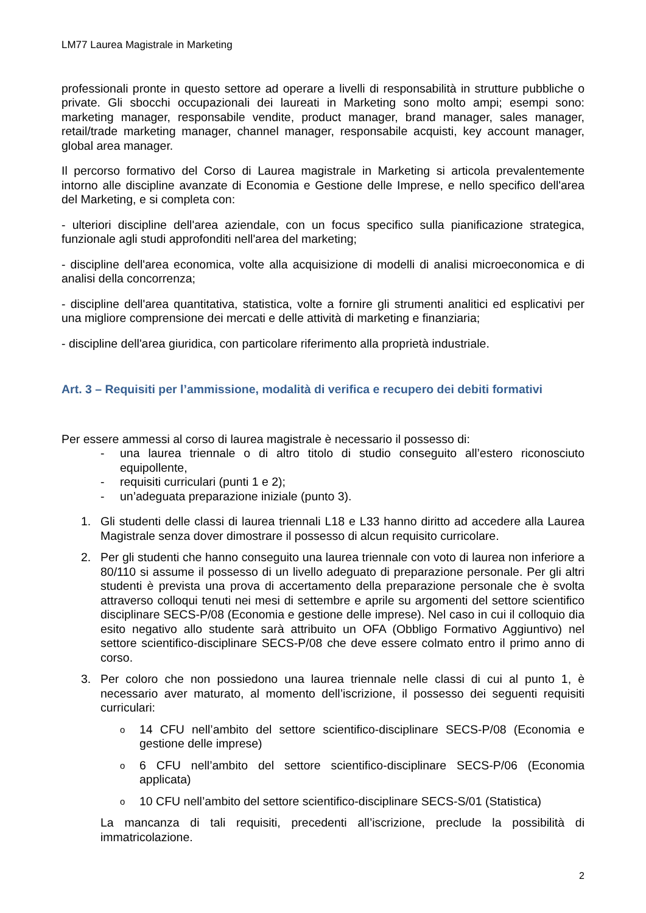LM77 Laurea Magistrale in Marketing
professionali pronte in questo settore ad operare a livelli di responsabilità in strutture pubbliche o private. Gli sbocchi occupazionali dei laureati in Marketing sono molto ampi; esempi sono: marketing manager, responsabile vendite, product manager, brand manager, sales manager, retail/trade marketing manager, channel manager, responsabile acquisti, key account manager, global area manager.
Il percorso formativo del Corso di Laurea magistrale in Marketing si articola prevalentemente intorno alle discipline avanzate di Economia e Gestione delle Imprese, e nello specifico dell'area del Marketing, e si completa con:
- ulteriori discipline dell'area aziendale, con un focus specifico sulla pianificazione strategica, funzionale agli studi approfonditi nell'area del marketing;
- discipline dell'area economica, volte alla acquisizione di modelli di analisi microeconomica e di analisi della concorrenza;
- discipline dell'area quantitativa, statistica, volte a fornire gli strumenti analitici ed esplicativi per una migliore comprensione dei mercati e delle attività di marketing e finanziaria;
- discipline dell'area giuridica, con particolare riferimento alla proprietà industriale.
Art. 3 – Requisiti per l’ammissione, modalità di verifica e recupero dei debiti formativi
Per essere ammessi al corso di laurea magistrale è necessario il possesso di:
- una laurea triennale o di altro titolo di studio conseguito all’estero riconosciuto equipollente,
- requisiti curriculari (punti 1 e 2);
- un’adeguata preparazione iniziale (punto 3).
1. Gli studenti delle classi di laurea triennali L18 e L33 hanno diritto ad accedere alla Laurea Magistrale senza dover dimostrare il possesso di alcun requisito curricolare.
2. Per gli studenti che hanno conseguito una laurea triennale con voto di laurea non inferiore a 80/110 si assume il possesso di un livello adeguato di preparazione personale. Per gli altri studenti è prevista una prova di accertamento della preparazione personale che è svolta attraverso colloqui tenuti nei mesi di settembre e aprile su argomenti del settore scientifico disciplinare SECS-P/08 (Economia e gestione delle imprese). Nel caso in cui il colloquio dia esito negativo allo studente sarà attribuito un OFA (Obbligo Formativo Aggiuntivo) nel settore scientifico-disciplinare SECS-P/08 che deve essere colmato entro il primo anno di corso.
3. Per coloro che non possiedono una laurea triennale nelle classi di cui al punto 1, è necessario aver maturato, al momento dell’iscrizione, il possesso dei seguenti requisiti curriculari:
o 14 CFU nell’ambito del settore scientifico-disciplinare SECS-P/08 (Economia e gestione delle imprese)
o 6 CFU nell’ambito del settore scientifico-disciplinare SECS-P/06 (Economia applicata)
o 10 CFU nell’ambito del settore scientifico-disciplinare SECS-S/01 (Statistica)
La mancanza di tali requisiti, precedenti all’iscrizione, preclude la possibilità di immatricolazione.
2